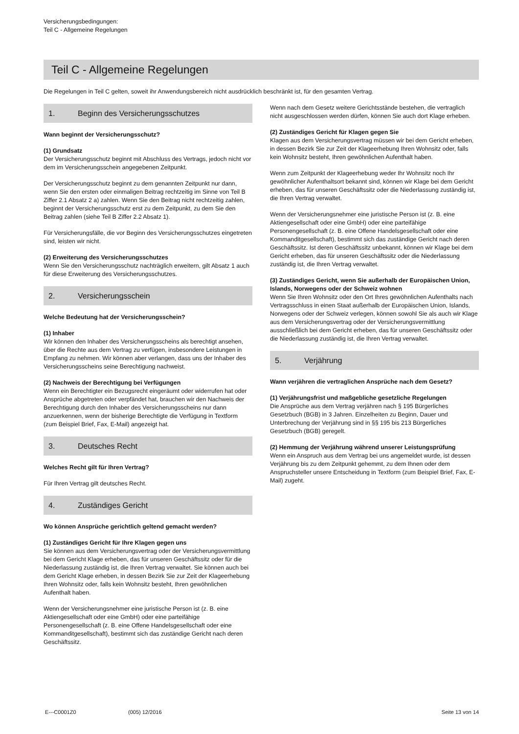Versicherungsbedingungen:
Teil C - Allgemeine Regelungen
Teil C - Allgemeine Regelungen
Die Regelungen in Teil C gelten, soweit ihr Anwendungsbereich nicht ausdrücklich beschränkt ist, für den gesamten Vertrag.
1. Beginn des Versicherungsschutzes
Wann beginnt der Versicherungsschutz?
(1) Grundsatz
Der Versicherungsschutz beginnt mit Abschluss des Vertrags, jedoch nicht vor dem im Versicherungsschein angegebenen Zeitpunkt.
Der Versicherungsschutz beginnt zu dem genannten Zeitpunkt nur dann, wenn Sie den ersten oder einmaligen Beitrag rechtzeitig im Sinne von Teil B Ziffer 2.1 Absatz 2 a) zahlen. Wenn Sie den Beitrag nicht rechtzeitig zahlen, beginnt der Versicherungsschutz erst zu dem Zeitpunkt, zu dem Sie den Beitrag zahlen (siehe Teil B Ziffer 2.2 Absatz 1).
Für Versicherungsfälle, die vor Beginn des Versicherungsschutzes eingetreten sind, leisten wir nicht.
(2) Erweiterung des Versicherungsschutzes
Wenn Sie den Versicherungsschutz nachträglich erweitern, gilt Absatz 1 auch für diese Erweiterung des Versicherungsschutzes.
2. Versicherungsschein
Welche Bedeutung hat der Versicherungsschein?
(1) Inhaber
Wir können den Inhaber des Versicherungsscheins als berechtigt ansehen, über die Rechte aus dem Vertrag zu verfügen, insbesondere Leistungen in Empfang zu nehmen. Wir können aber verlangen, dass uns der Inhaber des Versicherungsscheins seine Berechtigung nachweist.
(2) Nachweis der Berechtigung bei Verfügungen
Wenn ein Berechtigter ein Bezugsrecht eingeräumt oder widerrufen hat oder Ansprüche abgetreten oder verpfändet hat, brauchen wir den Nachweis der Berechtigung durch den Inhaber des Versicherungsscheins nur dann anzuerkennen, wenn der bisherige Berechtigte die Verfügung in Textform (zum Beispiel Brief, Fax, E-Mail) angezeigt hat.
3. Deutsches Recht
Welches Recht gilt für Ihren Vertrag?
Für Ihren Vertrag gilt deutsches Recht.
4. Zuständiges Gericht
Wo können Ansprüche gerichtlich geltend gemacht werden?
(1) Zuständiges Gericht für Ihre Klagen gegen uns
Sie können aus dem Versicherungsvertrag oder der Versicherungsvermittlung bei dem Gericht Klage erheben, das für unseren Geschäftssitz oder für die Niederlassung zuständig ist, die Ihren Vertrag verwaltet. Sie können auch bei dem Gericht Klage erheben, in dessen Bezirk Sie zur Zeit der Klageerhebung Ihren Wohnsitz oder, falls kein Wohnsitz besteht, Ihren gewöhnlichen Aufenthalt haben.
Wenn der Versicherungsnehmer eine juristische Person ist (z. B. eine Aktiengesellschaft oder eine GmbH) oder eine parteifähige Personengesellschaft (z. B. eine Offene Handelsgesellschaft oder eine Kommanditgesellschaft), bestimmt sich das zuständige Gericht nach deren Geschäftssitz.
Wenn nach dem Gesetz weitere Gerichtsstände bestehen, die vertraglich nicht ausgeschlossen werden dürfen, können Sie auch dort Klage erheben.
(2) Zuständiges Gericht für Klagen gegen Sie
Klagen aus dem Versicherungsvertrag müssen wir bei dem Gericht erheben, in dessen Bezirk Sie zur Zeit der Klageerhebung Ihren Wohnsitz oder, falls kein Wohnsitz besteht, Ihren gewöhnlichen Aufenthalt haben.
Wenn zum Zeitpunkt der Klageerhebung weder Ihr Wohnsitz noch Ihr gewöhnlicher Aufenthaltsort bekannt sind, können wir Klage bei dem Gericht erheben, das für unseren Geschäftssitz oder die Niederlassung zuständig ist, die Ihren Vertrag verwaltet.
Wenn der Versicherungsnehmer eine juristische Person ist (z. B. eine Aktiengesellschaft oder eine GmbH) oder eine parteifähige Personengesellschaft (z. B. eine Offene Handelsgesellschaft oder eine Kommanditgesellschaft), bestimmt sich das zuständige Gericht nach deren Geschäftssitz. Ist deren Geschäftssitz unbekannt, können wir Klage bei dem Gericht erheben, das für unseren Geschäftssitz oder die Niederlassung zuständig ist, die Ihren Vertrag verwaltet.
(3) Zuständiges Gericht, wenn Sie außerhalb der Europäischen Union, Islands, Norwegens oder der Schweiz wohnen
Wenn Sie Ihren Wohnsitz oder den Ort Ihres gewöhnlichen Aufenthalts nach Vertragsschluss in einen Staat außerhalb der Europäischen Union, Islands, Norwegens oder der Schweiz verlegen, können sowohl Sie als auch wir Klage aus dem Versicherungsvertrag oder der Versicherungsvermittlung ausschließlich bei dem Gericht erheben, das für unseren Geschäftssitz oder die Niederlassung zuständig ist, die Ihren Vertrag verwaltet.
5. Verjährung
Wann verjähren die vertraglichen Ansprüche nach dem Gesetz?
(1) Verjährungsfrist und maßgebliche gesetzliche Regelungen
Die Ansprüche aus dem Vertrag verjähren nach § 195 Bürgerliches Gesetzbuch (BGB) in 3 Jahren. Einzelheiten zu Beginn, Dauer und Unterbrechung der Verjährung sind in §§ 195 bis 213 Bürgerliches Gesetzbuch (BGB) geregelt.
(2) Hemmung der Verjährung während unserer Leistungsprüfung
Wenn ein Anspruch aus dem Vertrag bei uns angemeldet wurde, ist dessen Verjährung bis zu dem Zeitpunkt gehemmt, zu dem Ihnen oder dem Anspruchsteller unsere Entscheidung in Textform (zum Beispiel Brief, Fax, E-Mail) zugeht.
E---C0001Z0 (005) 12/2016 Seite 13 von 14